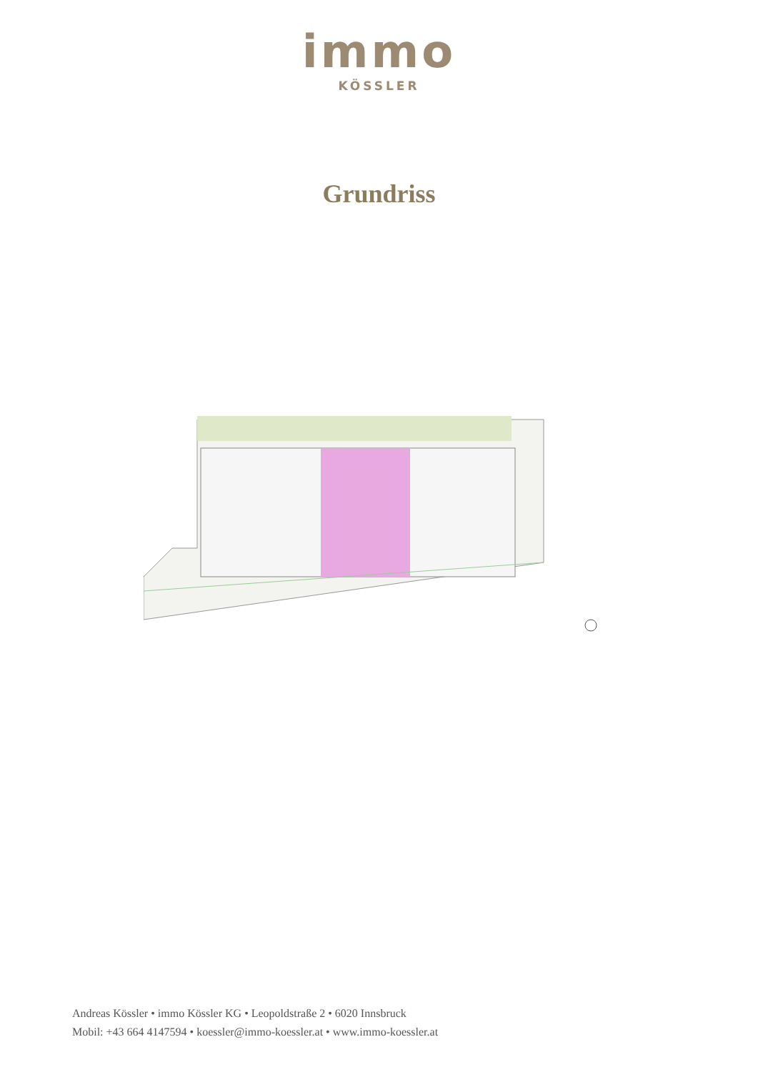immo
KÖSSLER
Grundriss
Andreas Kössler • immo Kössler KG • Leopoldstraße 2 • 6020 Innsbruck
Mobil: +43 664 4147594 • koessler@immo-koessler.at • www.immo-koessler.at